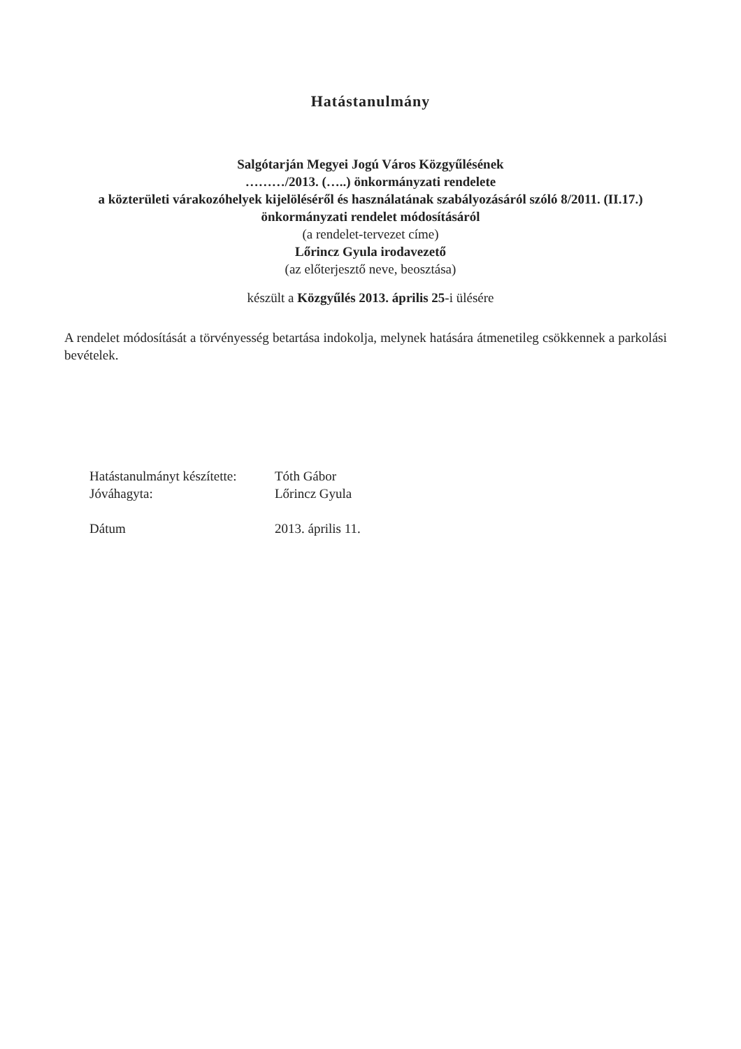Hatástanulmány
Salgótarján Megyei Jogú Város Közgyűlésének
………/2013. (…..) önkormányzati rendelete
a közterületi várakozóhelyek kijelöléséről és használatának szabályozásáról szóló 8/2011. (II.17.) önkormányzati rendelet módosításáról
(a rendelet-tervezet címe)
Lőrincz Gyula irodavezető
(az előterjesztő neve, beosztása)
készült a Közgyűlés 2013. április 25-i ülésére
A rendelet módosítását a törvényesség betartása indokolja, melynek hatására átmenetileg csökkennek a parkolási bevételek.
| Hatástanulmányt készítette: | Tóth Gábor |
| Jóváhagyta: | Lőrincz Gyula |
| Dátum | 2013. április 11. |